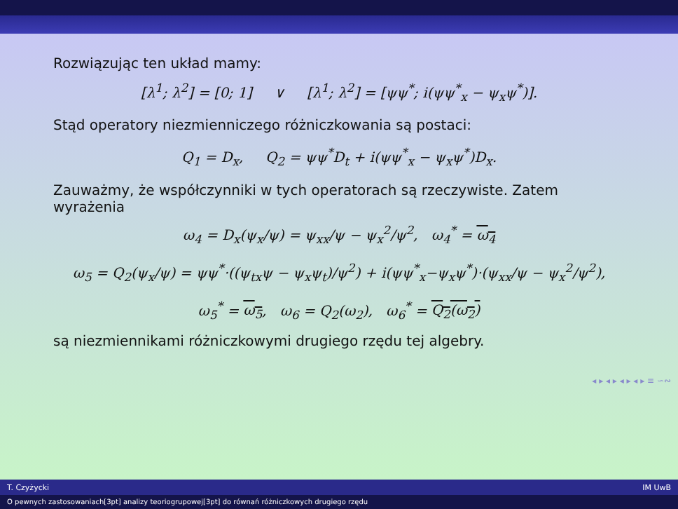Rozwiązując ten układ mamy:
[λ<sup>1</sup>; λ<sup>2</sup>] = [0; 1] ∨ [λ<sup>1</sup>; λ<sup>2</sup>] = [ψψ<sup>*</sup>; i(ψψ<sup>*</sup><sub>x</sub> − ψ<sub>x</sub>ψ<sup>*</sup>)].
Stąd operatory niezmienniczego różniczkowania są postaci:
Q<sub>1</sub> = D<sub>x</sub>, Q<sub>2</sub> = ψψ<sup>*</sup>D<sub>t</sub> + i(ψψ<sup>*</sup><sub>x</sub> − ψ<sub>x</sub>ψ<sup>*</sup>)D<sub>x</sub>.
Zauważmy, że współczynniki w tych operatorach są rzeczywiste. Zatem wyrażenia
ω<sub>4</sub> = D<sub>x</sub>(ψ<sub>x</sub>/ψ) = ψ<sub>xx</sub>/ψ − ψ<sub>x</sub><sup>2</sup>/ψ<sup>2</sup>, ω<sub>4</sub><sup>*</sup> = ω<sub>4</sub>
ω<sub>5</sub> = Q<sub>2</sub>(ψ<sub>x</sub>/ψ) = ψψ<sup>*</sup>·((ψ<sub>tx</sub>ψ − ψ<sub>x</sub>ψ<sub>t</sub>)/ψ<sup>2</sup>) + i(ψψ<sup>*</sup><sub>x</sub>−ψ<sub>x</sub>ψ<sup>*</sup>)·(ψ<sub>xx</sub>/ψ − ψ<sub>x</sub><sup>2</sup>/ψ<sup>2</sup>),
ω<sub>5</sub><sup>*</sup> = ω<sub>5</sub>, ω<sub>6</sub> = Q<sub>2</sub>(ω<sub>2</sub>), ω<sub>6</sub><sup>*</sup> = Q<sub>2</sub>(ω<sub>2</sub>)
są niezmiennikami różniczkowymi drugiego rzędu tej algebry.
◂ ▸ ◂ ▸ ◂ ▸ ◂ ▸ ≡ ∽∾
T. Czyżycki IM UwB
O pewnych zastosowaniach[3pt] analizy teoriogrupowej[3pt] do równań różniczkowych drugiego rzędu